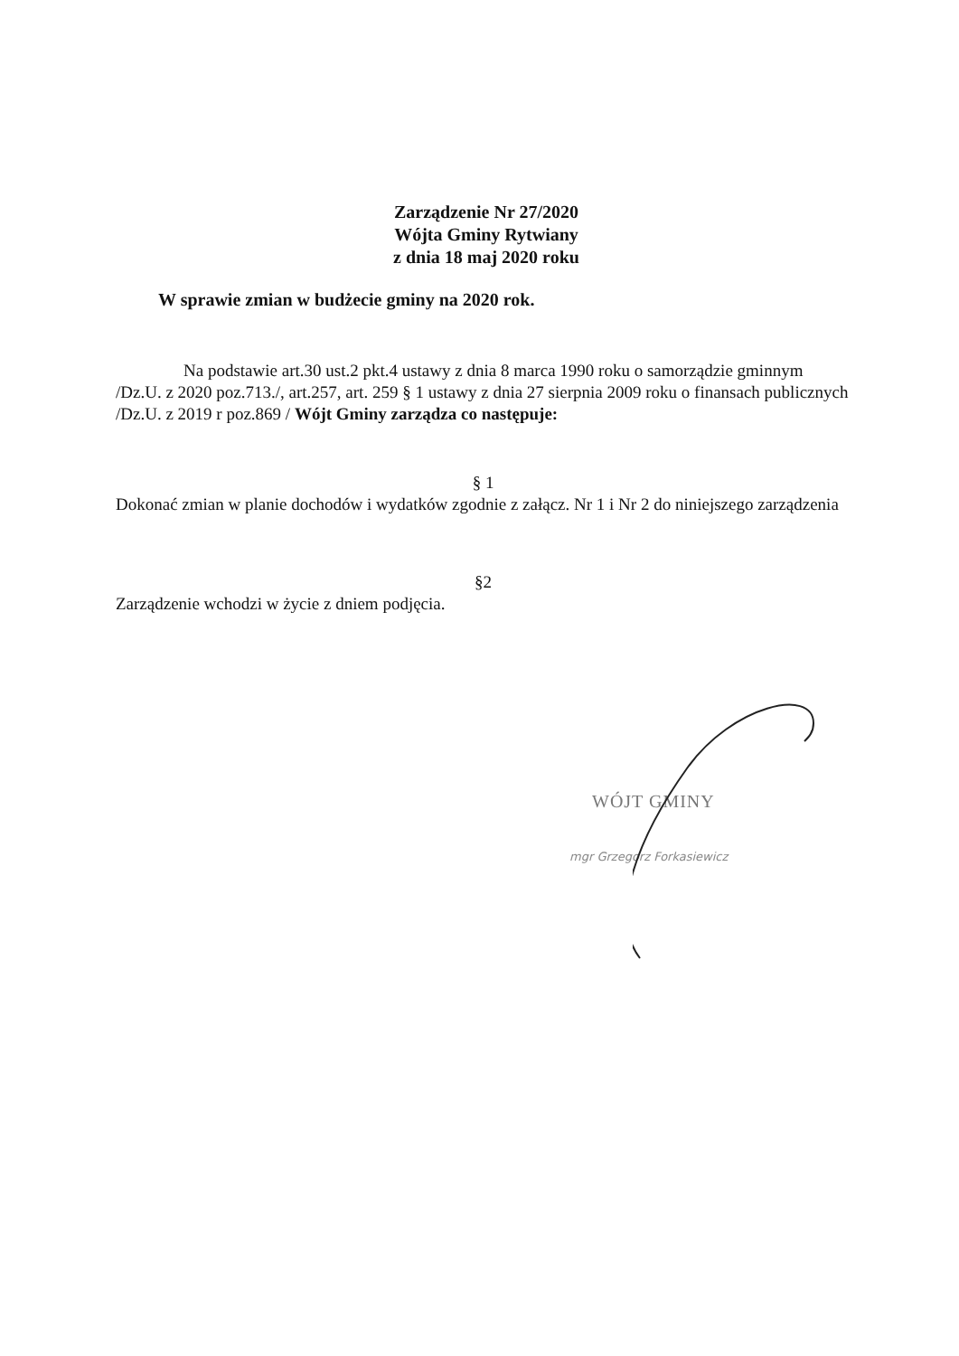Zarządzenie Nr 27/2020
Wójta Gminy Rytwiany
z dnia 18 maj 2020 roku
W sprawie zmian w budżecie gminy na 2020 rok.
Na podstawie art.30 ust.2 pkt.4 ustawy z dnia 8 marca 1990 roku o samorządzie gminnym /Dz.U. z 2020 poz.713./, art.257, art. 259 § 1 ustawy z dnia 27 sierpnia 2009 roku o finansach publicznych /Dz.U. z 2019 r poz.869 / Wójt Gminy zarządza co następuje:
§ 1
Dokonać zmian w planie dochodów i wydatków zgodnie z załącz. Nr 1 i Nr 2 do niniejszego zarządzenia
§2
Zarządzenie wchodzi w życie z dniem podjęcia.
WÓJT GMINY
mgr Grzegorz Forkasiewicz